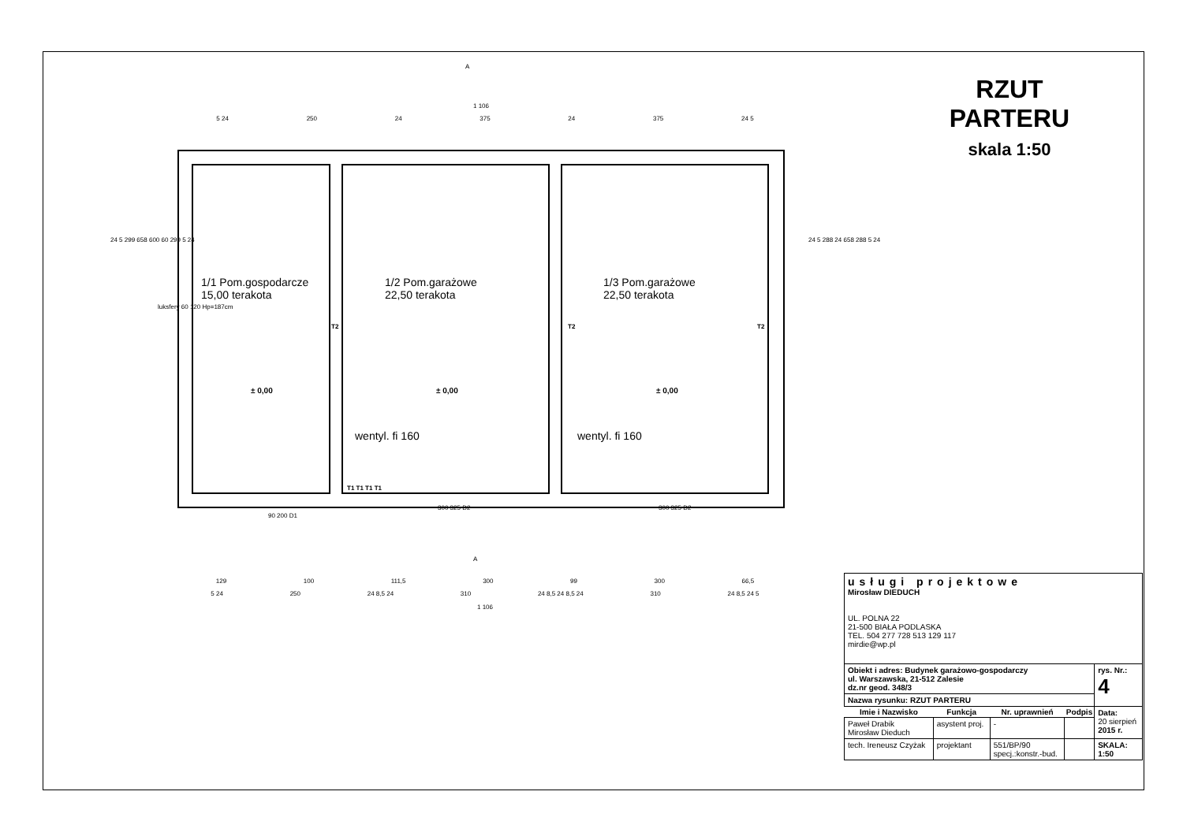RZUT PARTERU
skala 1:50
A
1 106
5 24 250 24 375 24 375 24 5
1/1 Pom.gospodarcze
15,00 terakota
1/2 Pom.garażowe
22,50 terakota
1/3 Pom.garażowe
22,50 terakota
luksfery 60 120 Hp=187cm
T2 T2 T2
± 0,00 ± 0,00 ± 0,00
wentyl. fi 160 wentyl. fi 160
T1 T1 T1 T1
90 200 D1
300 325 D2 300 325 D2
24 5 299 658 600 60 299 5 24 24 5 288 24 658 288 5 24
A
129 100 111,5 300 99 300 66,5
5 24 250 24 8,5 24 310 24 8,5 24 8,5 24 310 24 8,5 24 5
1 106
| usługi projektowe Mirosław DIEDUCH UL. POLNA 22 21-500 BIAŁA PODLASKA TEL. 504 277 728 513 129 117 mirdie@wp.pl | | | | |
| Obiekt i adres: Budynek garażowo-gospodarczy ul. Warszawska, 21-512 Zalesie dz.nr geod. 348/3 | | | | rys. Nr.: 4 |
| Nazwa rysunku: RZUT PARTERU | | | | |
| Imie i Nazwisko | Funkcja | Nr. uprawnień | Podpis | Data: 20 sierpień 2015 r. |
| Paweł Drabik Mirosław Dieduch | asystent proj. | - | | |
| tech. Ireneusz Czyżak | projektant | 551/BP/90 specj.:konstr.-bud. | | SKALA: 1:50 |